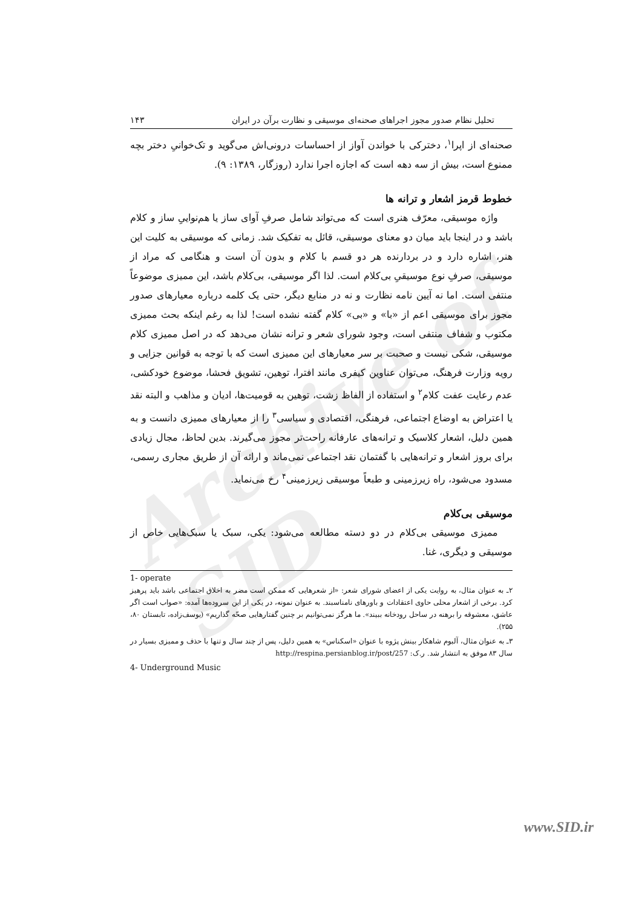Archive of SID
تحلیل نظام صدور مجوز اجراهای صحنه‌ای موسیقی و نظارت برآن در ایران ۱۴۳
صحنه‌ای از اپرا<sup>۱</sup>، دخترکی با خواندن آواز از احساسات درونی‌اش می‌گوید و تک‌خوانیِ دختر بچه ممنوع است، بیش از سه دهه است که اجازه اجرا ندارد (روزگار، ۱۳۸۹: ۹).
خطوط قرمز اشعار و ترانه ها
واژه موسیقی، معرّف هنری است که می‌تواند شامل صرفِ آوای ساز یا هم‌نواییِ ساز و کلام باشد و در اینجا باید میان دو معنای موسیقی، قائل به تفکیک شد. زمانی که موسیقی به کلیت این هنر، اشاره دارد و در بردارنده هر دو قسم با کلام و بدون آن است و هنگامی که مراد از موسیقی، صرفِ نوع موسیقیِ بی‌کلام است. لذا اگر موسیقی، بی‌کلام باشد، این ممیزی موضوعاً منتفی است. اما نه آیین نامه نظارت و نه در منابع دیگر، حتی یک کلمه درباره معیارهای صدور مجوز برای موسیقی اعم از «با» و «بی» کلام گفته نشده است! لذا به رغم اینکه بحث ممیزی مکتوب و شفاف منتفی است، وجود شورای شعر و ترانه نشان می‌دهد که در اصل ممیزی کلام موسیقی، شکی نیست و صحبت بر سر معیارهای این ممیزی است که با توجه به قوانین جزایی و رویه وزارت فرهنگ، می‌توان عناوین کیفری مانند افترا، توهین، تشویق فحشا، موضوع خودکشی، عدم رعایت عفت کلام<sup>۲</sup> و استفاده از الفاظ زشت، توهین به قومیت‌ها، ادیان و مذاهب و البته نقد یا اعتراض به اوضاع اجتماعی، فرهنگی، اقتصادی و سیاسی<sup>۳</sup> را از معیارهای ممیزی دانست و به همین دلیل، اشعار کلاسیک و ترانه‌های عارفانه راحت‌تر مجوز می‌گیرند. بدین لحاظ، مجال زیادی برای بروز اشعار و ترانه‌هایی با گفتمان نقد اجتماعی نمی‌ماند و ارائه آن از طریق مجاری رسمی، مسدود می‌شود، راه زیرزمینی و طبعاً موسیقی زیرزمینی<sup>۴</sup> رخ می‌نماید.
موسیقی بی‌کلام
ممیزی موسیقی بی‌کلام در دو دسته مطالعه می‌شود: یکی، سبک یا سبک‌هایی خاص از موسیقی و دیگری، غنا.
1- operate
۲ـ به عنوان مثال، به روایت یکی از اعضای شورای شعر: «از شعرهایی که ممکن است مضر به اخلاق اجتماعی باشد باید پرهیز کرد. برخی از اشعار محلی حاوی اعتقادات و باورهای نامناسبند. به عنوان نمونه، در یکی از این سروده‌ها آمده: «صواب است اگر عاشق، معشوقه را برهنه در ساحل رودخانه ببیند». ما هرگز نمی‌توانیم بر چنین گفتارهایی صحّه گذاریم» (یوسف‌زاده، تابستان ۸۰، ۲۵۵).
۳ـ به عنوان مثال، آلبوم شاهکار بینش پژوه با عنوان «اسکناس» به همین دلیل، پس از چند سال و تنها با حذف و ممیزی بسیار در سال ۸۳ موفق به انتشار شد. ر.ک: http://respina.persianblog.ir/post/257
4- Underground Music
www.SID.ir